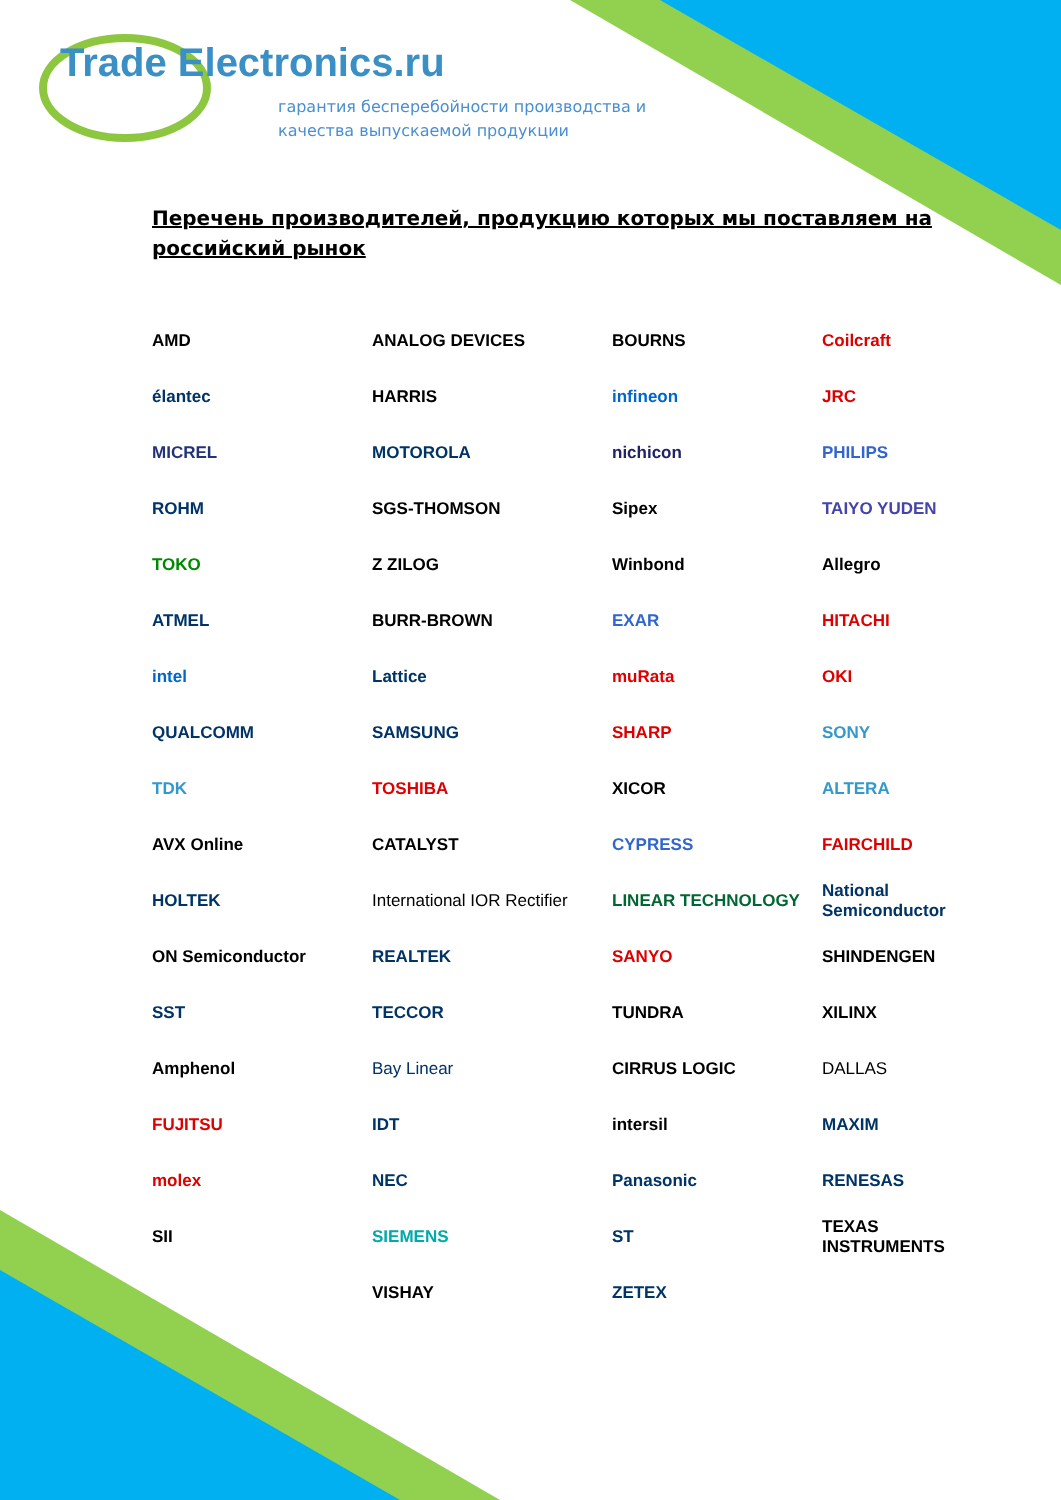Trade Electronics.ru
гарантия бесперебойности производства и
качества выпускаемой продукции
Перечень производителей, продукцию которых мы поставляем на российский рынок
AMD
ANALOG DEVICES
BOURNS
Coilcraft
élantec
HARRIS
infineon
JRC
MICREL
MOTOROLA
nichicon
PHILIPS
ROHM
SGS-THOMSON
Sipex
TAIYO YUDEN
TOKO
Z ZILOG
Winbond
Allegro
ATMEL
BURR-BROWN
EXAR
HITACHI
intel
Lattice
muRata
OKI
QUALCOMM
SAMSUNG
SHARP
SONY
TDK
TOSHIBA
XICOR
ALTERA
AVX Online
CATALYST
CYPRESS
FAIRCHILD
HOLTEK
International IOR Rectifier
LINEAR TECHNOLOGY
National Semiconductor
ON Semiconductor
REALTEK
SANYO
SHINDENGEN
SST
TECCOR
TUNDRA
XILINX
Amphenol
Bay Linear
CIRRUS LOGIC
DALLAS
FUJITSU
IDT
intersil
MAXIM
molex
NEC
Panasonic
RENESAS
SII
SIEMENS
ST
TEXAS INSTRUMENTS
VISHAY
ZETEX